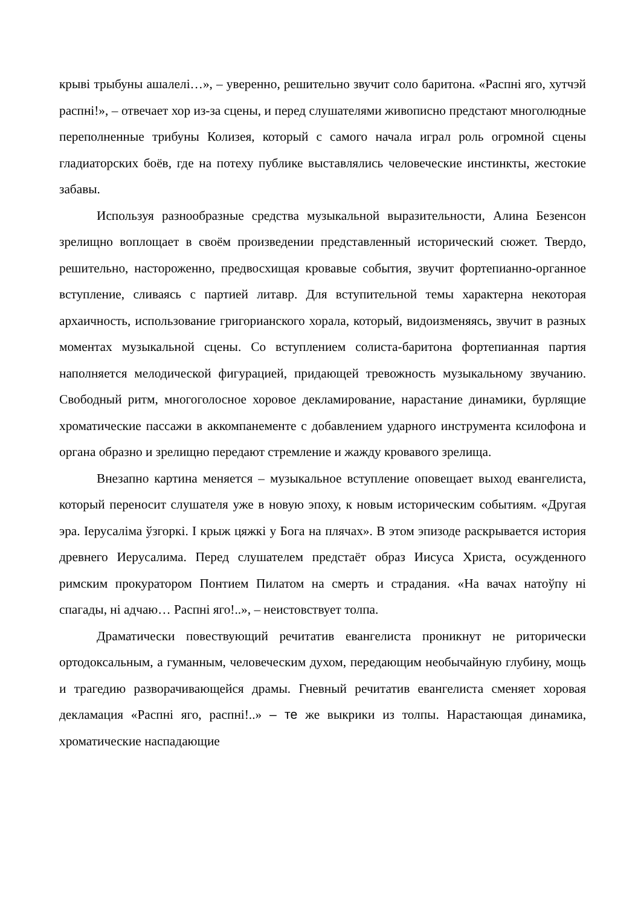крыві трыбуны ашалелі…», – уверенно, решительно звучит соло баритона. «Распні яго, хутчэй распні!», – отвечает хор из-за сцены, и перед слушателями живописно предстают многолюдные переполненные трибуны Колизея, который с самого начала играл роль огромной сцены гладиаторских боёв, где на потеху публике выставлялись человеческие инстинкты, жестокие забавы.
Используя разнообразные средства музыкальной выразительности, Алина Безенсон зрелищно воплощает в своём произведении представленный исторический сюжет. Твердо, решительно, настороженно, предвосхищая кровавые события, звучит фортепианно-органное вступление, сливаясь с партией литавр. Для вступительной темы характерна некоторая архаичность, использование григорианского хорала, который, видоизменяясь, звучит в разных моментах музыкальной сцены. Со вступлением солиста-баритона фортепианная партия наполняется мелодической фигурацией, придающей тревожность музыкальному звучанию. Свободный ритм, многоголосное хоровое декламирование, нарастание динамики, бурлящие хроматические пассажи в аккомпанементе с добавлением ударного инструмента ксилофона и органа образно и зрелищно передают стремление и жажду кровавого зрелища.
Внезапно картина меняется – музыкальное вступление оповещает выход евангелиста, который переносит слушателя уже в новую эпоху, к новым историческим событиям. «Другая эра. Іерусаліма ўзгоркі. І крыж цяжкі у Бога на плячах». В этом эпизоде раскрывается история древнего Иерусалима. Перед слушателем предстаёт образ Иисуса Христа, осужденного римским прокуратором Понтием Пилатом на смерть и страдания. «На вачах натоўпу ні спагады, ні адчаю… Распні яго!..», – неистовствует толпа.
Драматически повествующий речитатив евангелиста проникнут не риторически ортодоксальным, а гуманным, человеческим духом, передающим необычайную глубину, мощь и трагедию разворачивающейся драмы. Гневный речитатив евангелиста сменяет хоровая декламация «Распні яго, распні!..» – те же выкрики из толпы. Нарастающая динамика, хроматические наспадающие